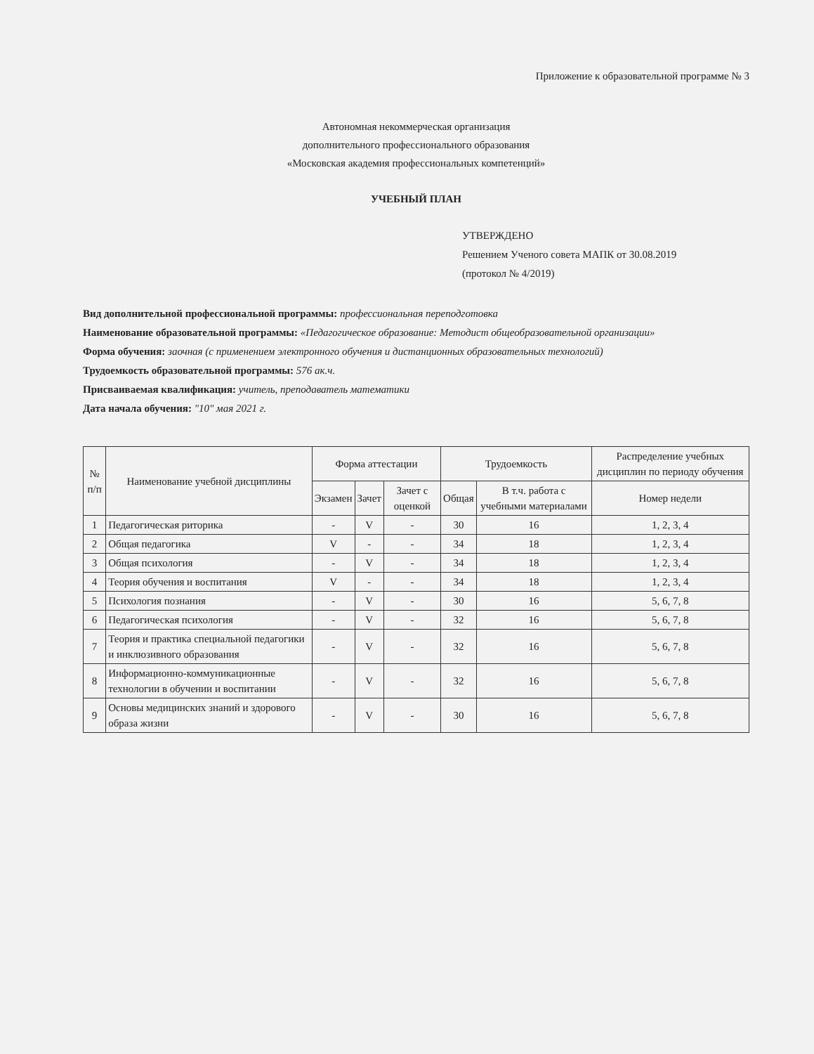Приложение к образовательной программе № 3
Автономная некоммерческая организация
дополнительного профессионального образования
«Московская академия профессиональных компетенций»
УЧЕБНЫЙ ПЛАН
УТВЕРЖДЕНО
Решением Ученого совета МАПК от 30.08.2019
(протокол № 4/2019)
Вид дополнительной профессиональной программы: профессиональная переподготовка
Наименование образовательной программы: «Педагогическое образование: Методист общеобразовательной организации»
Форма обучения: заочная (с применением электронного обучения и дистанционных образовательных технологий)
Трудоемкость образовательной программы: 576 ак.ч.
Присваиваемая квалификация: учитель, преподаватель математики
Дата начала обучения: "10" мая 2021 г.
| № п/п | Наименование учебной дисциплины | Форма аттестации | | | Трудоемкость | | Распределение учебных дисциплин по периоду обучения |
| --- | --- | --- | --- | --- | --- | --- | --- |
| | | Экзамен | Зачет | Зачет с оценкой | Общая | В т.ч. работа с учебными материалами | Номер недели |
| 1 | Педагогическая риторика | - | V | - | 30 | 16 | 1, 2, 3, 4 |
| 2 | Общая педагогика | V | - | - | 34 | 18 | 1, 2, 3, 4 |
| 3 | Общая психология | - | V | - | 34 | 18 | 1, 2, 3, 4 |
| 4 | Теория обучения и воспитания | V | - | - | 34 | 18 | 1, 2, 3, 4 |
| 5 | Психология познания | - | V | - | 30 | 16 | 5, 6, 7, 8 |
| 6 | Педагогическая психология | - | V | - | 32 | 16 | 5, 6, 7, 8 |
| 7 | Теория и практика специальной педагогики и инклюзивного образования | - | V | - | 32 | 16 | 5, 6, 7, 8 |
| 8 | Информационно-коммуникационные технологии в обучении и воспитании | - | V | - | 32 | 16 | 5, 6, 7, 8 |
| 9 | Основы медицинских знаний и здорового образа жизни | - | V | - | 30 | 16 | 5, 6, 7, 8 |